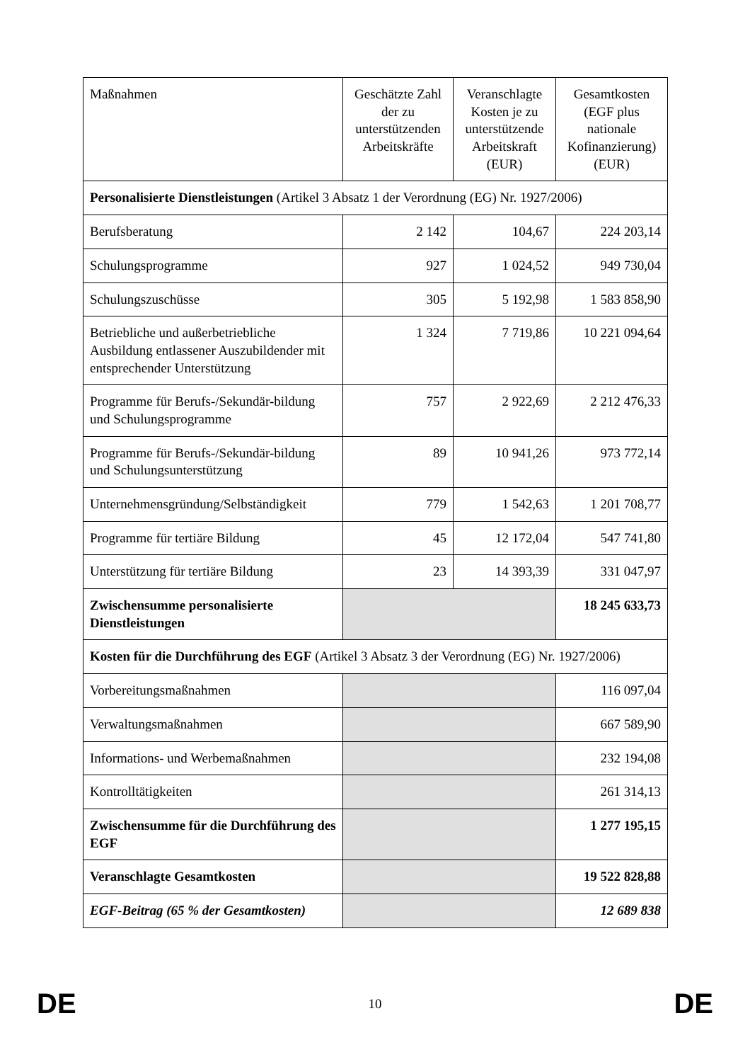| Maßnahmen | Geschätzte Zahl der zu unterstützenden Arbeitskräfte | Veranschlagte Kosten je zu unterstützende Arbeitskraft (EUR) | Gesamtkosten (EGF plus nationale Kofinanzierung) (EUR) |
| --- | --- | --- | --- |
| Personalisierte Dienstleistungen (Artikel 3 Absatz 1 der Verordnung (EG) Nr. 1927/2006) | | | |
| Berufsberatung | 2 142 | 104,67 | 224 203,14 |
| Schulungsprogramme | 927 | 1 024,52 | 949 730,04 |
| Schulungszuschüsse | 305 | 5 192,98 | 1 583 858,90 |
| Betriebliche und außerbetriebliche Ausbildung entlassener Auszubildender mit entsprechender Unterstützung | 1 324 | 7 719,86 | 10 221 094,64 |
| Programme für Berufs-/Sekundär-bildung und Schulungsprogramme | 757 | 2 922,69 | 2 212 476,33 |
| Programme für Berufs-/Sekundär-bildung und Schulungsunterstützung | 89 | 10 941,26 | 973 772,14 |
| Unternehmensgründung/Selbständigkeit | 779 | 1 542,63 | 1 201 708,77 |
| Programme für tertiäre Bildung | 45 | 12 172,04 | 547 741,80 |
| Unterstützung für tertiäre Bildung | 23 | 14 393,39 | 331 047,97 |
| Zwischensumme personalisierte Dienstleistungen | | | 18 245 633,73 |
| Kosten für die Durchführung des EGF (Artikel 3 Absatz 3 der Verordnung (EG) Nr. 1927/2006) | | | |
| Vorbereitungsmaßnahmen | | | 116 097,04 |
| Verwaltungsmaßnahmen | | | 667 589,90 |
| Informations- und Werbemaßnahmen | | | 232 194,08 |
| Kontrolltätigkeiten | | | 261 314,13 |
| Zwischensumme für die Durchführung des EGF | | | 1 277 195,15 |
| Veranschlagte Gesamtkosten | | | 19 522 828,88 |
| EGF-Beitrag (65 % der Gesamtkosten) | | | 12 689 838 |
DE 10 DE